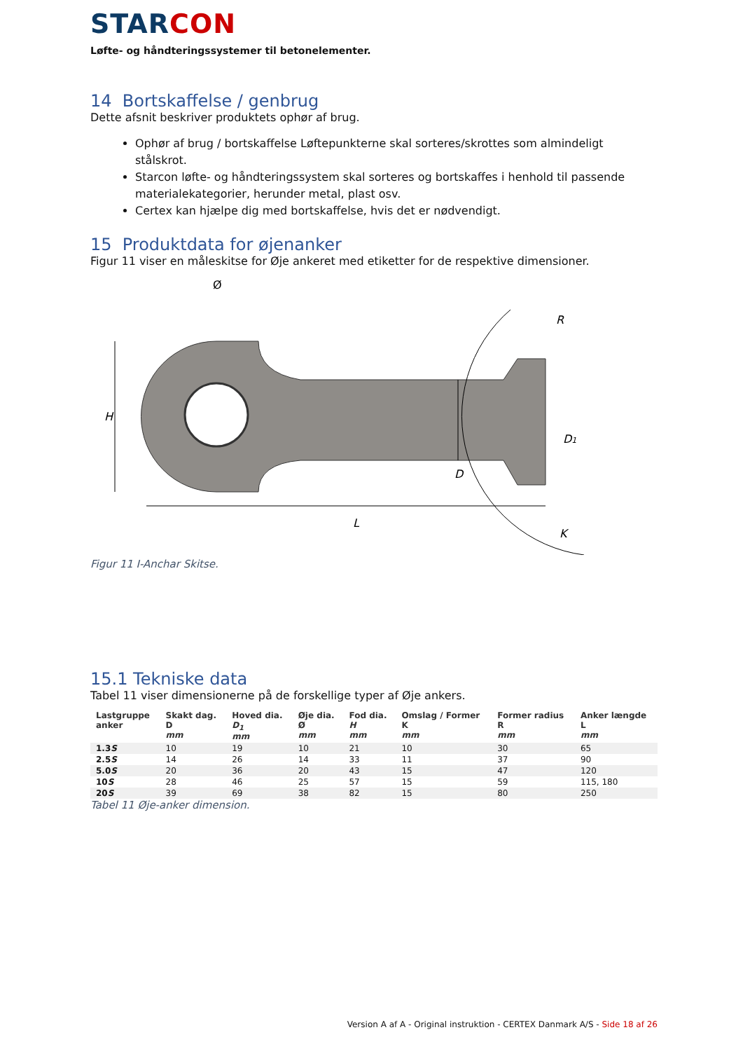STARCON
Løfte- og håndteringssystemer til betonelementer.
14 Bortskaffelse / genbrug
Dette afsnit beskriver produktets ophør af brug.
Ophør af brug / bortskaffelse Løftepunkterne skal sorteres/skrottes som almindeligt stålskrot.
Starcon løfte- og håndteringssystem skal sorteres og bortskaffes i henhold til passende materialekategorier, herunder metal, plast osv.
Certex kan hjælpe dig med bortskaffelse, hvis det er nødvendigt.
15 Produktdata for øjenanker
Figur 11 viser en måleskitse for Øje ankeret med etiketter for de respektive dimensioner.
H
Ø
D
D1
R
L
K
Figur 11 I-Anchar Skitse.
15.1 Tekniske data
Tabel 11 viser dimensionerne på de forskellige typer af Øje ankers.
| Lastgruppe anker | Skakt dag. D mm | Hoved dia. D<sub>1</sub> mm | Øje dia. Ø mm | Fod dia. H mm | Omslag / Former K mm | Former radius R mm | Anker længde L mm |
| --- | --- | --- | --- | --- | --- | --- | --- |
| 1.3 S | 10 | 19 | 10 | 21 | 10 | 30 | 65 |
| 2.5 S | 14 | 26 | 14 | 33 | 11 | 37 | 90 |
| 5.0 S | 20 | 36 | 20 | 43 | 15 | 47 | 120 |
| 10 S | 28 | 46 | 25 | 57 | 15 | 59 | 115, 180 |
| 20 S | 39 | 69 | 38 | 82 | 15 | 80 | 250 |
Tabel 11 Øje-anker dimension.
Version A af A - Original instruktion - CERTEX Danmark A/S - Side 18 af 26